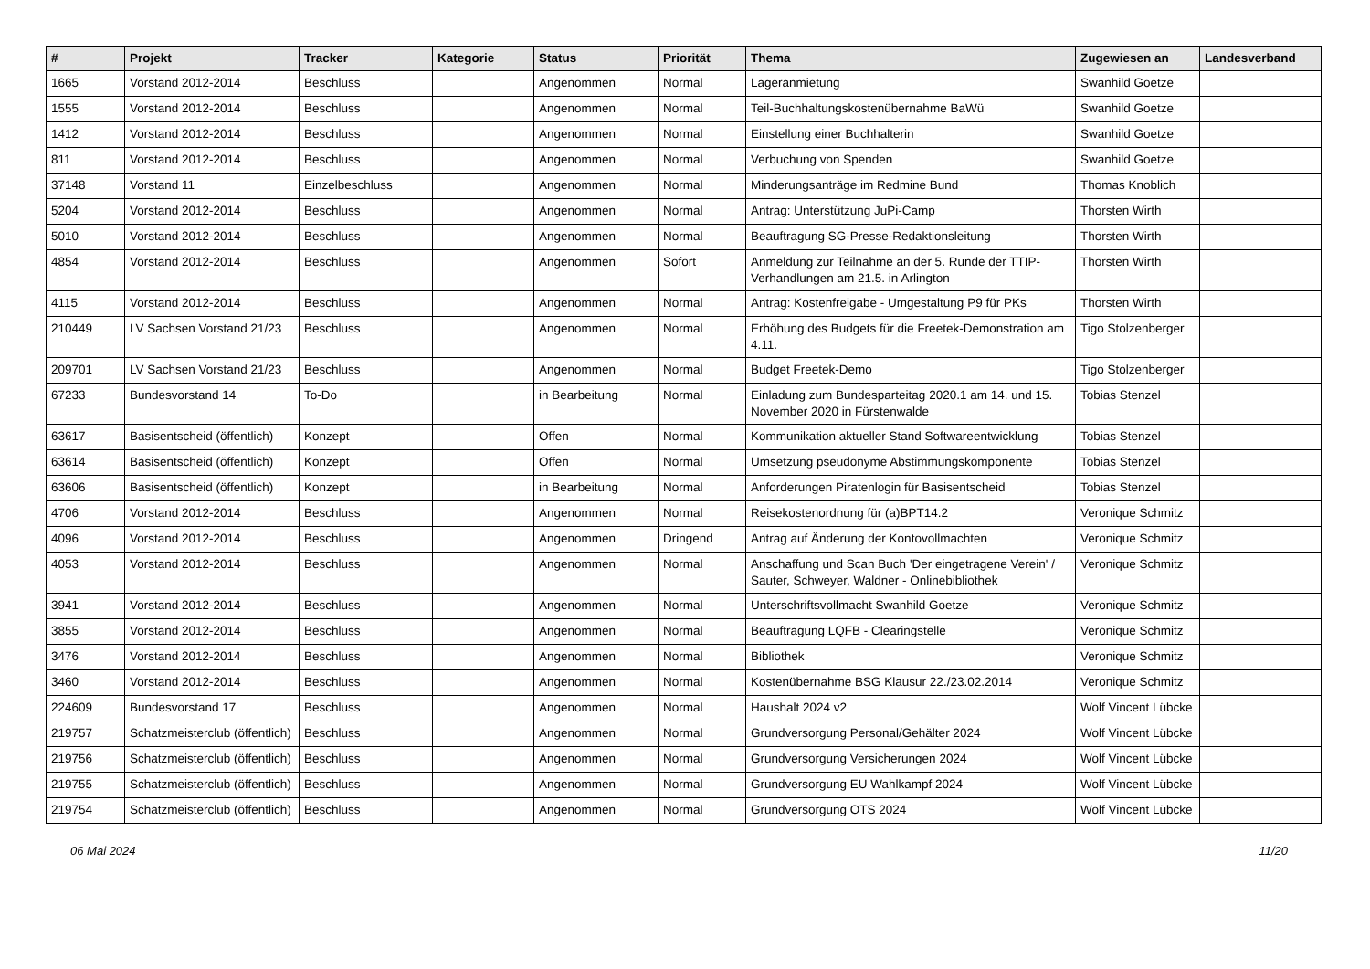| # | Projekt | Tracker | Kategorie | Status | Priorität | Thema | Zugewiesen an | Landesverband |
| --- | --- | --- | --- | --- | --- | --- | --- | --- |
| 1665 | Vorstand 2012-2014 | Beschluss | | Angenommen | Normal | Lageranmietung | Swanhild Goetze | |
| 1555 | Vorstand 2012-2014 | Beschluss | | Angenommen | Normal | Teil-Buchhaltungskostenübernahme BaWü | Swanhild Goetze | |
| 1412 | Vorstand 2012-2014 | Beschluss | | Angenommen | Normal | Einstellung einer Buchhalterin | Swanhild Goetze | |
| 811 | Vorstand 2012-2014 | Beschluss | | Angenommen | Normal | Verbuchung von Spenden | Swanhild Goetze | |
| 37148 | Vorstand 11 | Einzelbeschluss | | Angenommen | Normal | Minderungsanträge im Redmine Bund | Thomas Knoblich | |
| 5204 | Vorstand 2012-2014 | Beschluss | | Angenommen | Normal | Antrag: Unterstützung JuPi-Camp | Thorsten Wirth | |
| 5010 | Vorstand 2012-2014 | Beschluss | | Angenommen | Normal | Beauftragung SG-Presse-Redaktionsleitung | Thorsten Wirth | |
| 4854 | Vorstand 2012-2014 | Beschluss | | Angenommen | Sofort | Anmeldung zur Teilnahme an der 5. Runde der TTIP-Verhandlungen am 21.5. in Arlington | Thorsten Wirth | |
| 4115 | Vorstand 2012-2014 | Beschluss | | Angenommen | Normal | Antrag: Kostenfreigabe - Umgestaltung P9 für PKs | Thorsten Wirth | |
| 210449 | LV Sachsen Vorstand 21/23 | Beschluss | | Angenommen | Normal | Erhöhung des Budgets für die Freetek-Demonstration am 4.11. | Tigo Stolzenberger | |
| 209701 | LV Sachsen Vorstand 21/23 | Beschluss | | Angenommen | Normal | Budget Freetek-Demo | Tigo Stolzenberger | |
| 67233 | Bundesvorstand 14 | To-Do | | in Bearbeitung | Normal | Einladung zum Bundesparteitag 2020.1 am 14. und 15. November 2020 in Fürstenwalde | Tobias Stenzel | |
| 63617 | Basisentscheid (öffentlich) | Konzept | | Offen | Normal | Kommunikation aktueller Stand Softwareentwicklung | Tobias Stenzel | |
| 63614 | Basisentscheid (öffentlich) | Konzept | | Offen | Normal | Umsetzung pseudonyme Abstimmungskomponente | Tobias Stenzel | |
| 63606 | Basisentscheid (öffentlich) | Konzept | | in Bearbeitung | Normal | Anforderungen Piratenlogin für Basisentscheid | Tobias Stenzel | |
| 4706 | Vorstand 2012-2014 | Beschluss | | Angenommen | Normal | Reisekostenordnung für (a)BPT14.2 | Veronique Schmitz | |
| 4096 | Vorstand 2012-2014 | Beschluss | | Angenommen | Dringend | Antrag auf Änderung der Kontovollmachten | Veronique Schmitz | |
| 4053 | Vorstand 2012-2014 | Beschluss | | Angenommen | Normal | Anschaffung und Scan Buch 'Der eingetragene Verein' / Sauter, Schweyer, Waldner - Onlinebibliothek | Veronique Schmitz | |
| 3941 | Vorstand 2012-2014 | Beschluss | | Angenommen | Normal | Unterschriftsvollmacht Swanhild Goetze | Veronique Schmitz | |
| 3855 | Vorstand 2012-2014 | Beschluss | | Angenommen | Normal | Beauftragung LQFB - Clearingstelle | Veronique Schmitz | |
| 3476 | Vorstand 2012-2014 | Beschluss | | Angenommen | Normal | Bibliothek | Veronique Schmitz | |
| 3460 | Vorstand 2012-2014 | Beschluss | | Angenommen | Normal | Kostenübernahme BSG Klausur 22./23.02.2014 | Veronique Schmitz | |
| 224609 | Bundesvorstand 17 | Beschluss | | Angenommen | Normal | Haushalt 2024 v2 | Wolf Vincent Lübcke | |
| 219757 | Schatzmeisterclub (öffentlich) | Beschluss | | Angenommen | Normal | Grundversorgung Personal/Gehälter 2024 | Wolf Vincent Lübcke | |
| 219756 | Schatzmeisterclub (öffentlich) | Beschluss | | Angenommen | Normal | Grundversorgung Versicherungen 2024 | Wolf Vincent Lübcke | |
| 219755 | Schatzmeisterclub (öffentlich) | Beschluss | | Angenommen | Normal | Grundversorgung EU Wahlkampf 2024 | Wolf Vincent Lübcke | |
| 219754 | Schatzmeisterclub (öffentlich) | Beschluss | | Angenommen | Normal | Grundversorgung OTS 2024 | Wolf Vincent Lübcke | |
06 Mai 2024 11/20